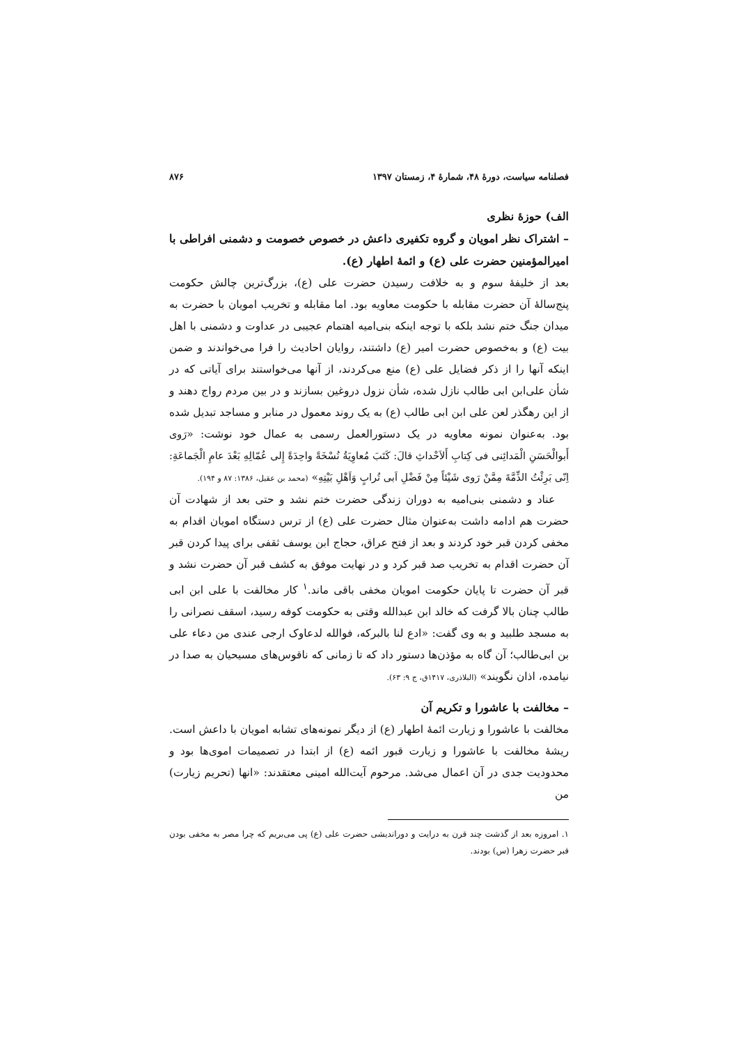فصلنامه سیاست، دورهٔ ۴۸، شمارهٔ ۴، زمستان ۱۳۹۷ ۸۷۶
الف) حوزهٔ نظری
– اشتراک نظر امویان و گروه تکفیری داعش در خصوص خصومت و دشمنی افراطی با امیرالمؤمنین حضرت علی (ع) و ائمهٔ اطهار (ع).
بعد از خلیفهٔ سوم و به خلافت رسیدن حضرت علی (ع)، بزرگ‌ترین چالش حکومت پنج‌سالهٔ آن حضرت مقابله با حکومت معاویه بود. اما مقابله و تخریب امویان با حضرت به میدان جنگ ختم نشد بلکه با توجه اینکه بنی‌امیه اهتمام عجیبی در عداوت و دشمنی با اهل بیت (ع) و به‌خصوص حضرت امیر (ع) داشتند، روایان احادیث را فرا می‌خواندند و ضمن اینکه آنها را از ذکر فضایل علی (ع) منع می‌کردند، از آنها می‌خواستند برای آیاتی که در شأن علی‌ابن ابی طالب نازل شده، شأن نزول دروغین بسازند و در بین مردم رواج دهند و از این رهگذر لعن علی ابن ابی طالب (ع) به یک روند معمول در منابر و مساجد تبدیل شده بود. به‌عنوان نمونه معاویه در یک دستورالعمل رسمی به عمال خود نوشت: «رَوی أَبوالْحَسَنِ الْمَدائِنی فی کِتابِ أَلاَحْداثِ قالَ: کَتَبَ مُعاوِیَةُ نُسْخَةً واحِدَةً إِلی عُمّالِهِ بَعْدَ عامِ الْجَماعَةِ: اِنّی بَرِئْتُ الذِّمَّةَ مِمَّنْ رَوی شَیْئاً مِنْ فَضْلِ اَبی تُرابٍ وَاَهْلِ بَیْتِهِ» (محمد بن عقیل، ۱۳۸۶: ۸۷ و ۱۹۴).
عناد و دشمنی بنی‌امیه به دوران زندگی حضرت ختم نشد و حتی بعد از شهادت آن حضرت هم ادامه داشت به‌عنوان مثال حضرت علی (ع) از ترس دستگاه امویان اقدام به مخفی کردن قبر خود کردند و بعد از فتح عراق، حجاج ابن یوسف ثقفی برای پیدا کردن قبر آن حضرت اقدام به تخریب صد قبر کرد و در نهایت موفق به کشف قبر آن حضرت نشد و قبر آن حضرت تا پایان حکومت امویان مخفی باقی ماند.<sup>۱</sup> کار مخالفت با علی ابن ابی طالب چنان بالا گرفت که خالد ابن عبدالله وقتی به حکومت کوفه رسید، اسقف نصرانی را به مسجد طلبید و به وی گفت: «ادع لنا بالبرکه، فوالله لدعاوک ارجی عندی من دعاء علی بن ابی‌طالب؛ آن گاه به مؤذن‌ها دستور داد که تا زمانی که ناقوس‌های مسیحیان به صدا در نیامده، اذان نگویند» (البلاذری، ۱۴۱۷ق، ج ۹: ۶۳).
– مخالفت با عاشورا و تکریم آن
مخالفت با عاشورا و زیارت ائمهٔ اطهار (ع) از دیگر نمونه‌های تشابه امویان با داعش است. ریشهٔ مخالفت با عاشورا و زیارت قبور ائمه (ع) از ابتدا در تصمیمات اموی‌ها بود و محدودیت جدی در آن اعمال می‌شد. مرحوم آیت‌الله امینی معتقدند: «انها (تحریم زیارت) من
۱. امروزه بعد از گذشت چند قرن به درایت و دوراندیشی حضرت علی (ع) پی می‌بریم که چرا مصر به مخفی بودن قبر حضرت زهرا (س) بودند.